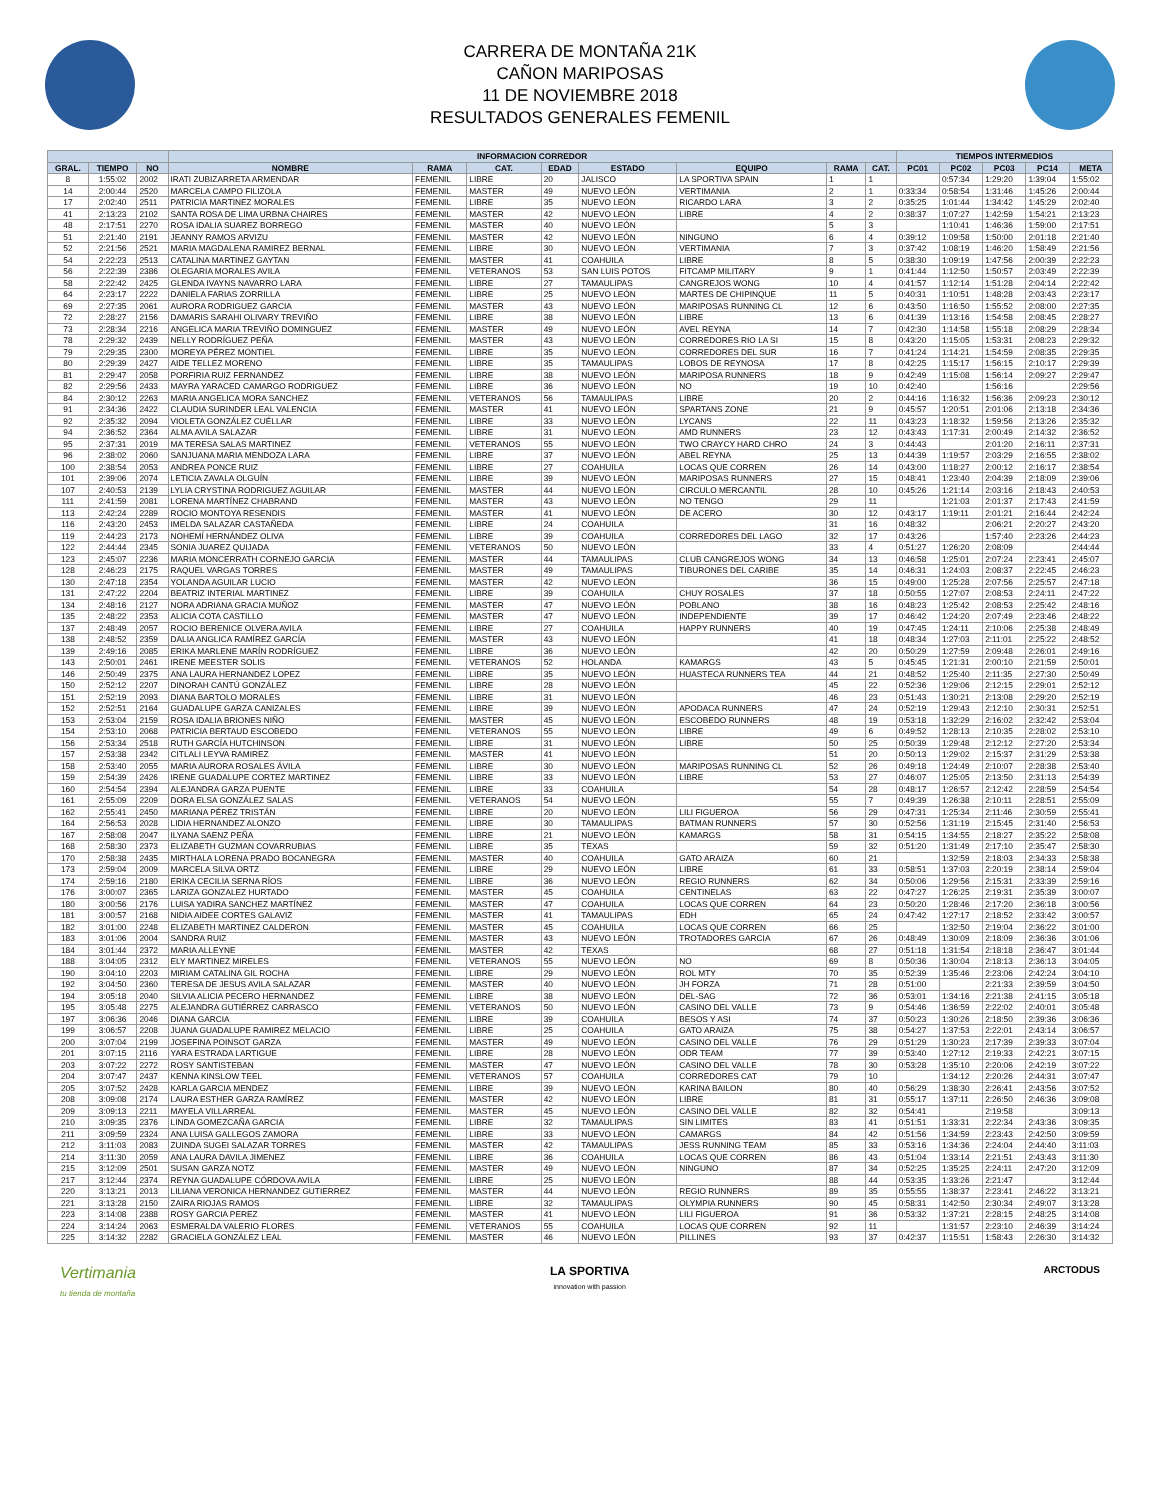CARRERA DE MONTAÑA 21K
CAÑON MARIPOSAS
11 DE NOVIEMBRE 2018
RESULTADOS GENERALES FEMENIL
| | | | INFORMACION CORREDOR | | | | | | | | TIEMPOS INTERMEDIOS | | | | |
| --- | --- | --- | --- | --- | --- | --- | --- | --- | --- | --- | --- | --- | --- | --- | --- |
| GRAL. | TIEMPO | NO | NOMBRE | RAMA | CAT. | EDAD | ESTADO | EQUIPO | RAMA | CAT. | PC01 | PC02 | PC03 | PC14 | META |
| 8 | 1:55:02 | 2002 | IRATI ZUBIZARRETA ARMENDAR | FEMENIL | LIBRE | 20 | JALISCO | LA SPORTIVA SPAIN | 1 | 1 | | 0:57:34 | 1:29:20 | 1:39:04 | 1:55:02 |
| 14 | 2:00:44 | 2520 | MARCELA CAMPO FILIZOLA | FEMENIL | MASTER | 49 | NUEVO LEÓN | VERTIMANIA | 2 | 1 | 0:33:34 | 0:58:54 | 1:31:46 | 1:45:26 | 2:00:44 |
| 17 | 2:02:40 | 2511 | PATRICIA MARTINEZ MORALES | FEMENIL | LIBRE | 35 | NUEVO LEÓN | RICARDO LARA | 3 | 2 | 0:35:25 | 1:01:44 | 1:34:42 | 1:45:29 | 2:02:40 |
| 41 | 2:13:23 | 2102 | SANTA ROSA DE LIMA URBNA CHAIRES | FEMENIL | MASTER | 42 | NUEVO LEÓN | LIBRE | 4 | 2 | 0:38:37 | 1:07:27 | 1:42:59 | 1:54:21 | 2:13:23 |
| 48 | 2:17:51 | 2270 | ROSA IDALIA SUAREZ BORREGO | FEMENIL | MASTER | 40 | NUEVO LEÓN | | 5 | 3 | | 1:10:41 | 1:46:36 | 1:59:00 | 2:17:51 |
| 51 | 2:21:40 | 2191 | JEANNY RAMOS ARVIZU | FEMENIL | MASTER | 42 | NUEVO LEÓN | NINGUNO | 6 | 4 | 0:39:12 | 1:09:58 | 1:50:00 | 2:01:18 | 2:21:40 |
| 52 | 2:21:56 | 2521 | MARIA MAGDALENA RAMIREZ BERNAL | FEMENIL | LIBRE | 30 | NUEVO LEÓN | VERTIMANIA | 7 | 3 | 0:37:42 | 1:08:19 | 1:46:20 | 1:58:49 | 2:21:56 |
| 54 | 2:22:23 | 2513 | CATALINA MARTINEZ GAYTAN | FEMENIL | MASTER | 41 | COAHUILA | LIBRE | 8 | 5 | 0:38:30 | 1:09:19 | 1:47:56 | 2:00:39 | 2:22:23 |
| 56 | 2:22:39 | 2386 | OLEGARIA MORALES AVILA | FEMENIL | VETERANOS | 53 | SAN LUIS POTOS | FITCAMP MILITARY | 9 | 1 | 0:41:44 | 1:12:50 | 1:50:57 | 2:03:49 | 2:22:39 |
| 58 | 2:22:42 | 2425 | GLENDA IVAYNS NAVARRO LARA | FEMENIL | LIBRE | 27 | TAMAULIPAS | CANGREJOS WONG | 10 | 4 | 0:41:57 | 1:12:14 | 1:51:28 | 2:04:14 | 2:22:42 |
| 64 | 2:23:17 | 2222 | DANIELA FARIAS ZORRILLA | FEMENIL | LIBRE | 25 | NUEVO LEÓN | MARTES DE CHIPINQUE | 11 | 5 | 0:40:31 | 1:10:51 | 1:48:28 | 2:03:43 | 2:23:17 |
| 69 | 2:27:35 | 2061 | AURORA RODRIGUEZ GARCIA | FEMENIL | MASTER | 43 | NUEVO LEÓN | MARIPOSAS RUNNING CL | 12 | 6 | 0:43:50 | 1:16:50 | 1:55:52 | 2:08:00 | 2:27:35 |
| 72 | 2:28:27 | 2156 | DAMARIS SARAHI OLIVARY TREVIÑO | FEMENIL | LIBRE | 38 | NUEVO LEÓN | LIBRE | 13 | 6 | 0:41:39 | 1:13:16 | 1:54:58 | 2:08:45 | 2:28:27 |
| 73 | 2:28:34 | 2216 | ANGELICA MARIA TREVIÑO DOMINGUEZ | FEMENIL | MASTER | 49 | NUEVO LEÓN | AVEL REYNA | 14 | 7 | 0:42:30 | 1:14:58 | 1:55:18 | 2:08:29 | 2:28:34 |
| 78 | 2:29:32 | 2439 | NELLY RODRÍGUEZ PEÑA | FEMENIL | MASTER | 43 | NUEVO LEÓN | CORREDORES RIO LA SI | 15 | 8 | 0:43:20 | 1:15:05 | 1:53:31 | 2:08:23 | 2:29:32 |
| 79 | 2:29:35 | 2300 | MOREYA PÉREZ MONTIEL | FEMENIL | LIBRE | 35 | NUEVO LEÓN | CORREDORES DEL SUR | 16 | 7 | 0:41:24 | 1:14:21 | 1:54:59 | 2:08:35 | 2:29:35 |
| 80 | 2:29:39 | 2427 | AIDE TELLEZ MORENO | FEMENIL | LIBRE | 35 | TAMAULIPAS | LOBOS DE REYNOSA | 17 | 8 | 0:42:25 | 1:15:17 | 1:56:15 | 2:10:17 | 2:29:39 |
| 81 | 2:29:47 | 2058 | PORFIRIA RUIZ FERNANDEZ | FEMENIL | LIBRE | 38 | NUEVO LEÓN | MARIPOSA RUNNERS | 18 | 9 | 0:42:49 | 1:15:08 | 1:56:14 | 2:09:27 | 2:29:47 |
| 82 | 2:29:56 | 2433 | MAYRA YARACED CAMARGO RODRIGUEZ | FEMENIL | LIBRE | 36 | NUEVO LEÓN | NO | 19 | 10 | 0:42:40 | | 1:56:16 | | 2:29:56 |
| 84 | 2:30:12 | 2263 | MARIA ANGELICA MORA SANCHEZ | FEMENIL | VETERANOS | 56 | TAMAULIPAS | LIBRE | 20 | 2 | 0:44:16 | 1:16:32 | 1:56:36 | 2:09:23 | 2:30:12 |
| 91 | 2:34:36 | 2422 | CLAUDIA SURINDER LEAL VALENCIA | FEMENIL | MASTER | 41 | NUEVO LEÓN | SPARTANS ZONE | 21 | 9 | 0:45:57 | 1:20:51 | 2:01:06 | 2:13:18 | 2:34:36 |
| 92 | 2:35:32 | 2094 | VIOLETA GONZÁLEZ CUÉLLAR | FEMENIL | LIBRE | 33 | NUEVO LEÓN | LYCANS | 22 | 11 | 0:43:23 | 1:18:32 | 1:59:56 | 2:13:26 | 2:35:32 |
| 94 | 2:36:52 | 2364 | ALMA AVILA SALAZAR | FEMENIL | LIBRE | 31 | NUEVO LEÓN | AMD RUNNERS | 23 | 12 | 0:43:43 | 1:17:31 | 2:00:49 | 2:14:32 | 2:36:52 |
| 95 | 2:37:31 | 2019 | MA TERESA SALAS MARTINEZ | FEMENIL | VETERANOS | 55 | NUEVO LEÓN | TWO CRAYCY HARD CHRO | 24 | 3 | 0:44:43 | | 2:01:20 | 2:16:11 | 2:37:31 |
| 96 | 2:38:02 | 2060 | SANJUANA MARIA MENDOZA LARA | FEMENIL | LIBRE | 37 | NUEVO LEÓN | ABEL REYNA | 25 | 13 | 0:44:39 | 1:19:57 | 2:03:29 | 2:16:55 | 2:38:02 |
| 100 | 2:38:54 | 2053 | ANDREA PONCE RUIZ | FEMENIL | LIBRE | 27 | COAHUILA | LOCAS QUE CORREN | 26 | 14 | 0:43:00 | 1:18:27 | 2:00:12 | 2:16:17 | 2:38:54 |
| 101 | 2:39:06 | 2074 | LETICIA ZAVALA OLGUÍN | FEMENIL | LIBRE | 39 | NUEVO LEÓN | MARIPOSAS RUNNERS | 27 | 15 | 0:48:41 | 1:23:40 | 2:04:39 | 2:18:09 | 2:39:06 |
| 107 | 2:40:53 | 2139 | LYLIA CRYSTINA RODRIGUEZ AGUILAR | FEMENIL | MASTER | 44 | NUEVO LEÓN | CIRCULO MERCANTIL | 28 | 10 | 0:45:26 | 1:21:14 | 2:03:16 | 2:18:43 | 2:40:53 |
| 111 | 2:41:59 | 2081 | LORENA MARTÍNEZ CHABRAND | FEMENIL | MASTER | 43 | NUEVO LEÓN | NO TENGO | 29 | 11 | | 1:21:03 | 2:01:37 | 2:17:43 | 2:41:59 |
| 113 | 2:42:24 | 2289 | ROCIO MONTOYA RESENDIS | FEMENIL | MASTER | 41 | NUEVO LEÓN | DE ACERO | 30 | 12 | 0:43:17 | 1:19:11 | 2:01:21 | 2:16:44 | 2:42:24 |
| 116 | 2:43:20 | 2453 | IMELDA SALAZAR CASTAÑEDA | FEMENIL | LIBRE | 24 | COAHUILA | | 31 | 16 | 0:48:32 | | 2:06:21 | 2:20:27 | 2:43:20 |
| 119 | 2:44:23 | 2173 | NOHEMÍ HERNÁNDEZ OLIVA | FEMENIL | LIBRE | 39 | COAHUILA | CORREDORES DEL LAGO | 32 | 17 | 0:43:26 | | 1:57:40 | 2:23:26 | 2:44:23 |
| 122 | 2:44:44 | 2345 | SONIA JUAREZ QUIJADA | FEMENIL | VETERANOS | 50 | NUEVO LEÓN | | 33 | 4 | 0:51:27 | 1:26:20 | 2:08:09 | | 2:44:44 |
| 123 | 2:45:07 | 2236 | MARIA MONCERRATH CORNEJO GARCIA | FEMENIL | MASTER | 44 | TAMAULIPAS | CLUB CANGREJOS WONG | 34 | 13 | 0:46:58 | 1:25:01 | 2:07:24 | 2:23:41 | 2:45:07 |
| 128 | 2:46:23 | 2175 | RAQUEL VARGAS TORRES | FEMENIL | MASTER | 49 | TAMAULIPAS | TIBURONES DEL CARIBE | 35 | 14 | 0:46:31 | 1:24:03 | 2:08:37 | 2:22:45 | 2:46:23 |
| 130 | 2:47:18 | 2354 | YOLANDA AGUILAR LUCIO | FEMENIL | MASTER | 42 | NUEVO LEÓN | | 36 | 15 | 0:49:00 | 1:25:28 | 2:07:56 | 2:25:57 | 2:47:18 |
| 131 | 2:47:22 | 2204 | BEATRIZ INTERIAL MARTINEZ | FEMENIL | LIBRE | 39 | COAHUILA | CHUY ROSALES | 37 | 18 | 0:50:55 | 1:27:07 | 2:08:53 | 2:24:11 | 2:47:22 |
| 134 | 2:48:16 | 2127 | NORA ADRIANA GRACIA MUÑOZ | FEMENIL | MASTER | 47 | NUEVO LEÓN | POBLANO | 38 | 16 | 0:48:23 | 1:25:42 | 2:08:53 | 2:25:42 | 2:48:16 |
| 135 | 2:48:22 | 2353 | ALICIA COTA CASTILLO | FEMENIL | MASTER | 47 | NUEVO LEÓN | INDEPENDIENTE | 39 | 17 | 0:46:42 | 1:24:20 | 2:07:49 | 2:23:46 | 2:48:22 |
| 137 | 2:48:49 | 2057 | ROCIO BERENICE OLVERA AVILA | FEMENIL | LIBRE | 27 | COAHUILA | HAPPY RUNNERS | 40 | 19 | 0:47:45 | 1:24:11 | 2:10:06 | 2:25:38 | 2:48:49 |
| 138 | 2:48:52 | 2359 | DALIA ANGLICA RAMÍREZ GARCÍA | FEMENIL | MASTER | 43 | NUEVO LEÓN | | 41 | 18 | 0:48:34 | 1:27:03 | 2:11:01 | 2:25:22 | 2:48:52 |
| 139 | 2:49:16 | 2085 | ERIKA MARLENE MARÍN RODRÍGUEZ | FEMENIL | LIBRE | 36 | NUEVO LEÓN | | 42 | 20 | 0:50:29 | 1:27:59 | 2:09:48 | 2:26:01 | 2:49:16 |
| 143 | 2:50:01 | 2461 | IRENE MEESTER SOLIS | FEMENIL | VETERANOS | 52 | HOLANDA | KAMARGS | 43 | 5 | 0:45:45 | 1:21:31 | 2:00:10 | 2:21:59 | 2:50:01 |
| 146 | 2:50:49 | 2375 | ANA LAURA HERNANDEZ LOPEZ | FEMENIL | LIBRE | 35 | NUEVO LEÓN | HUASTECA RUNNERS TEA | 44 | 21 | 0:48:52 | 1:25:40 | 2:11:35 | 2:27:30 | 2:50:49 |
| 150 | 2:52:12 | 2207 | DINORAH CANTÚ GONZÁLEZ | FEMENIL | LIBRE | 28 | NUEVO LEÓN | | 45 | 22 | 0:52:36 | 1:29:06 | 2:12:15 | 2:29:01 | 2:52:12 |
| 151 | 2:52:19 | 2093 | DIANA BARTOLO MORALES | FEMENIL | LIBRE | 31 | NUEVO LEÓN | | 46 | 23 | 0:51:43 | 1:30:21 | 2:13:08 | 2:29:20 | 2:52:19 |
| 152 | 2:52:51 | 2164 | GUADALUPE GARZA CANIZALES | FEMENIL | LIBRE | 39 | NUEVO LEÓN | APODACA RUNNERS | 47 | 24 | 0:52:19 | 1:29:43 | 2:12:10 | 2:30:31 | 2:52:51 |
| 153 | 2:53:04 | 2159 | ROSA IDALIA BRIONES NIÑO | FEMENIL | MASTER | 45 | NUEVO LEÓN | ESCOBEDO RUNNERS | 48 | 19 | 0:53:18 | 1:32:29 | 2:16:02 | 2:32:42 | 2:53:04 |
| 154 | 2:53:10 | 2068 | PATRICIA BERTAUD ESCOBEDO | FEMENIL | VETERANOS | 55 | NUEVO LEÓN | LIBRE | 49 | 6 | 0:49:52 | 1:28:13 | 2:10:35 | 2:28:02 | 2:53:10 |
| 156 | 2:53:34 | 2518 | RUTH GARCÍA HUTCHINSON | FEMENIL | LIBRE | 31 | NUEVO LEÓN | LIBRE | 50 | 25 | 0:50:39 | 1:29:48 | 2:12:12 | 2:27:20 | 2:53:34 |
| 157 | 2:53:38 | 2342 | CITLALI LEYVA RAMIREZ | FEMENIL | MASTER | 41 | NUEVO LEÓN | | 51 | 20 | 0:50:13 | 1:29:02 | 2:15:37 | 2:31:29 | 2:53:38 |
| 158 | 2:53:40 | 2055 | MARIA AURORA ROSALES ÁVILA | FEMENIL | LIBRE | 30 | NUEVO LEÓN | MARIPOSAS RUNNING CL | 52 | 26 | 0:49:18 | 1:24:49 | 2:10:07 | 2:28:38 | 2:53:40 |
| 159 | 2:54:39 | 2426 | IRENE GUADALUPE CORTEZ MARTINEZ | FEMENIL | LIBRE | 33 | NUEVO LEÓN | LIBRE | 53 | 27 | 0:46:07 | 1:25:05 | 2:13:50 | 2:31:13 | 2:54:39 |
| 160 | 2:54:54 | 2394 | ALEJANDRA GARZA PUENTE | FEMENIL | LIBRE | 33 | COAHUILA | | 54 | 28 | 0:48:17 | 1:26:57 | 2:12:42 | 2:28:59 | 2:54:54 |
| 161 | 2:55:09 | 2209 | DORA ELSA GONZÁLEZ SALAS | FEMENIL | VETERANOS | 54 | NUEVO LEÓN | | 55 | 7 | 0:49:39 | 1:26:38 | 2:10:11 | 2:28:51 | 2:55:09 |
| 162 | 2:55:41 | 2450 | MARIANA PÉREZ TRISTÁN | FEMENIL | LIBRE | 20 | NUEVO LEÓN | LILI FIGUEROA | 56 | 29 | 0:47:31 | 1:25:34 | 2:11:46 | 2:30:59 | 2:55:41 |
| 164 | 2:56:53 | 2028 | LIDIA HERNANDEZ ALONZO | FEMENIL | LIBRE | 30 | TAMAULIPAS | BATMAN RUNNERS | 57 | 30 | 0:52:56 | 1:31:19 | 2:15:45 | 2:31:40 | 2:56:53 |
| 167 | 2:58:08 | 2047 | ILYANA SAENZ PEÑA | FEMENIL | LIBRE | 21 | NUEVO LEÓN | KAMARGS | 58 | 31 | 0:54:15 | 1:34:55 | 2:18:27 | 2:35:22 | 2:58:08 |
| 168 | 2:58:30 | 2373 | ELIZABETH GUZMAN COVARRUBIAS | FEMENIL | LIBRE | 35 | TEXAS | | 59 | 32 | 0:51:20 | 1:31:49 | 2:17:10 | 2:35:47 | 2:58:30 |
| 170 | 2:58:38 | 2435 | MIRTHALA LORENA PRADO BOCANEGRA | FEMENIL | MASTER | 40 | COAHUILA | GATO ARAIZA | 60 | 21 | | 1:32:59 | 2:18:03 | 2:34:33 | 2:58:38 |
| 173 | 2:59:04 | 2009 | MARCELA SILVA ORTZ | FEMENIL | LIBRE | 29 | NUEVO LEÓN | LIBRE | 61 | 33 | 0:58:51 | 1:37:03 | 2:20:19 | 2:38:14 | 2:59:04 |
| 174 | 2:59:16 | 2180 | ERIKA CECILIA SERNA RÍOS | FEMENIL | LIBRE | 36 | NUEVO LEÓN | REGIO RUNNERS | 62 | 34 | 0:50:06 | 1:29:56 | 2:15:31 | 2:33:39 | 2:59:16 |
| 176 | 3:00:07 | 2365 | LARIZA GONZALEZ HURTADO | FEMENIL | MASTER | 45 | COAHUILA | CENTINELAS | 63 | 22 | 0:47:27 | 1:26:25 | 2:19:31 | 2:35:39 | 3:00:07 |
| 180 | 3:00:56 | 2176 | LUISA YADIRA SANCHEZ MARTÍNEZ | FEMENIL | MASTER | 47 | COAHUILA | LOCAS QUE CORREN | 64 | 23 | 0:50:20 | 1:28:46 | 2:17:20 | 2:36:18 | 3:00:56 |
| 181 | 3:00:57 | 2168 | NIDIA AIDEE CORTES GALAVIZ | FEMENIL | MASTER | 41 | TAMAULIPAS | EDH | 65 | 24 | 0:47:42 | 1:27:17 | 2:18:52 | 2:33:42 | 3:00:57 |
| 182 | 3:01:00 | 2248 | ELIZABETH MARTINEZ CALDERON | FEMENIL | MASTER | 45 | COAHUILA | LOCAS QUE CORREN | 66 | 25 | | 1:32:50 | 2:19:04 | 2:36:22 | 3:01:00 |
| 183 | 3:01:06 | 2004 | SANDRA RUIZ | FEMENIL | MASTER | 43 | NUEVO LEÓN | TROTADORES GARCIA | 67 | 26 | 0:48:49 | 1:30:09 | 2:18:09 | 2:36:36 | 3:01:06 |
| 184 | 3:01:44 | 2372 | MARIA ALLEYNE | FEMENIL | MASTER | 42 | TEXAS | | 68 | 27 | 0:51:18 | 1:31:54 | 2:18:18 | 2:36:47 | 3:01:44 |
| 188 | 3:04:05 | 2312 | ELY MARTINEZ MIRELES | FEMENIL | VETERANOS | 55 | NUEVO LEÓN | NO | 69 | 8 | 0:50:36 | 1:30:04 | 2:18:13 | 2:36:13 | 3:04:05 |
| 190 | 3:04:10 | 2203 | MIRIAM CATALINA GIL ROCHA | FEMENIL | LIBRE | 29 | NUEVO LEÓN | ROL MTY | 70 | 35 | 0:52:39 | 1:35:46 | 2:23:06 | 2:42:24 | 3:04:10 |
| 192 | 3:04:50 | 2360 | TERESA DE JESUS AVILA SALAZAR | FEMENIL | MASTER | 40 | NUEVO LEÓN | JH FORZA | 71 | 28 | 0:51:00 | | 2:21:33 | 2:39:59 | 3:04:50 |
| 194 | 3:05:18 | 2040 | SILVIA ALICIA PECERO HERNANDEZ | FEMENIL | LIBRE | 38 | NUEVO LEÓN | DEL-SAG | 72 | 36 | 0:53:01 | 1:34:16 | 2:21:38 | 2:41:15 | 3:05:18 |
| 195 | 3:05:48 | 2275 | ALEJANDRA GUTIÉRREZ CARRASCO | FEMENIL | VETERANOS | 50 | NUEVO LEÓN | CASINO DEL VALLE | 73 | 9 | 0:54:46 | 1:36:59 | 2:22:02 | 2:40:01 | 3:05:48 |
| 197 | 3:06:36 | 2046 | DIANA GARCIA | FEMENIL | LIBRE | 39 | COAHUILA | BESOS Y ASI | 74 | 37 | 0:50:23 | 1:30:26 | 2:18:50 | 2:39:36 | 3:06:36 |
| 199 | 3:06:57 | 2208 | JUANA GUADALUPE RAMIREZ MELACIO | FEMENIL | LIBRE | 25 | COAHUILA | GATO ARAIZA | 75 | 38 | 0:54:27 | 1:37:53 | 2:22:01 | 2:43:14 | 3:06:57 |
| 200 | 3:07:04 | 2199 | JOSEFINA POINSOT GARZA | FEMENIL | MASTER | 49 | NUEVO LEÓN | CASINO DEL VALLE | 76 | 29 | 0:51:29 | 1:30:23 | 2:17:39 | 2:39:33 | 3:07:04 |
| 201 | 3:07:15 | 2116 | YARA ESTRADA LARTIGUE | FEMENIL | LIBRE | 28 | NUEVO LEÓN | ODR TEAM | 77 | 39 | 0:53:40 | 1:27:12 | 2:19:33 | 2:42:21 | 3:07:15 |
| 203 | 3:07:22 | 2272 | ROSY SANTISTEBAN | FEMENIL | MASTER | 47 | NUEVO LEÓN | CASINO DEL VALLE | 78 | 30 | 0:53:28 | 1:35:10 | 2:20:06 | 2:42:19 | 3:07:22 |
| 204 | 3:07:47 | 2437 | KENNA KINSLOW TEEL | FEMENIL | VETERANOS | 57 | COAHUILA | CORREDORES CAT | 79 | 10 | | 1:34:12 | 2:20:26 | 2:44:31 | 3:07:47 |
| 205 | 3:07:52 | 2428 | KARLA GARCIA MENDEZ | FEMENIL | LIBRE | 39 | NUEVO LEÓN | KARINA BAILON | 80 | 40 | 0:56:29 | 1:38:30 | 2:26:41 | 2:43:56 | 3:07:52 |
| 208 | 3:09:08 | 2174 | LAURA ESTHER GARZA RAMÍREZ | FEMENIL | MASTER | 42 | NUEVO LEÓN | LIBRE | 81 | 31 | 0:55:17 | 1:37:11 | 2:26:50 | 2:46:36 | 3:09:08 |
| 209 | 3:09:13 | 2211 | MAYELA VILLARREAL | FEMENIL | MASTER | 45 | NUEVO LEÓN | CASINO DEL VALLE | 82 | 32 | 0:54:41 | | 2:19:58 | | 3:09:13 |
| 210 | 3:09:35 | 2376 | LINDA GOMEZCAÑA GARCIA | FEMENIL | LIBRE | 32 | TAMAULIPAS | SIN LIMITES | 83 | 41 | 0:51:51 | 1:33:31 | 2:22:34 | 2:43:36 | 3:09:35 |
| 211 | 3:09:59 | 2324 | ANA LUISA GALLEGOS ZAMORA | FEMENIL | LIBRE | 33 | NUEVO LEÓN | CAMARGS | 84 | 42 | 0:51:56 | 1:34:59 | 2:23:43 | 2:42:50 | 3:09:59 |
| 212 | 3:11:03 | 2083 | ZUINDA SUGEI SALAZAR TORRES | FEMENIL | MASTER | 42 | TAMAULIPAS | JESS RUNNING TEAM | 85 | 33 | 0:53:16 | 1:34:36 | 2:24:04 | 2:44:40 | 3:11:03 |
| 214 | 3:11:30 | 2059 | ANA LAURA DAVILA JIMENEZ | FEMENIL | LIBRE | 36 | COAHUILA | LOCAS QUE CORREN | 86 | 43 | 0:51:04 | 1:33:14 | 2:21:51 | 2:43:43 | 3:11:30 |
| 215 | 3:12:09 | 2501 | SUSAN GARZA NOTZ | FEMENIL | MASTER | 49 | NUEVO LEÓN | NINGUNO | 87 | 34 | 0:52:25 | 1:35:25 | 2:24:11 | 2:47:20 | 3:12:09 |
| 217 | 3:12:44 | 2374 | REYNA GUADALUPE CÓRDOVA AVILA | FEMENIL | LIBRE | 25 | NUEVO LEÓN | | 88 | 44 | 0:53:35 | 1:33:26 | 2:21:47 | | 3:12:44 |
| 220 | 3:13:21 | 2013 | LILIANA VERONICA HERNANDEZ GUTIERREZ | FEMENIL | MASTER | 44 | NUEVO LEÓN | REGIO RUNNERS | 89 | 35 | 0:55:55 | 1:38:37 | 2:23:41 | 2:46:22 | 3:13:21 |
| 221 | 3:13:28 | 2150 | ZAIRA RIOJAS RAMOS | FEMENIL | LIBRE | 32 | TAMAULIPAS | OLYMPIA RUNNERS | 90 | 45 | 0:58:31 | 1:42:50 | 2:30:34 | 2:49:07 | 3:13:28 |
| 223 | 3:14:08 | 2388 | ROSY GARCIA PEREZ | FEMENIL | MASTER | 41 | NUEVO LEÓN | LILI FIGUEROA | 91 | 36 | 0:53:32 | 1:37:21 | 2:28:15 | 2:48:25 | 3:14:08 |
| 224 | 3:14:24 | 2063 | ESMERALDA VALERIO FLORES | FEMENIL | VETERANOS | 55 | COAHUILA | LOCAS QUE CORREN | 92 | 11 | | 1:31:57 | 2:23:10 | 2:46:39 | 3:14:24 |
| 225 | 3:14:32 | 2282 | GRACIELA GONZÁLEZ LEAL | FEMENIL | MASTER | 46 | NUEVO LEÓN | PILLINES | 93 | 37 | 0:42:37 | 1:15:51 | 1:58:43 | 2:26:30 | 3:14:32 |
Vertimania
tu tienda de montaña
LA SPORTIVA
innovation with passion
ARCTODUS